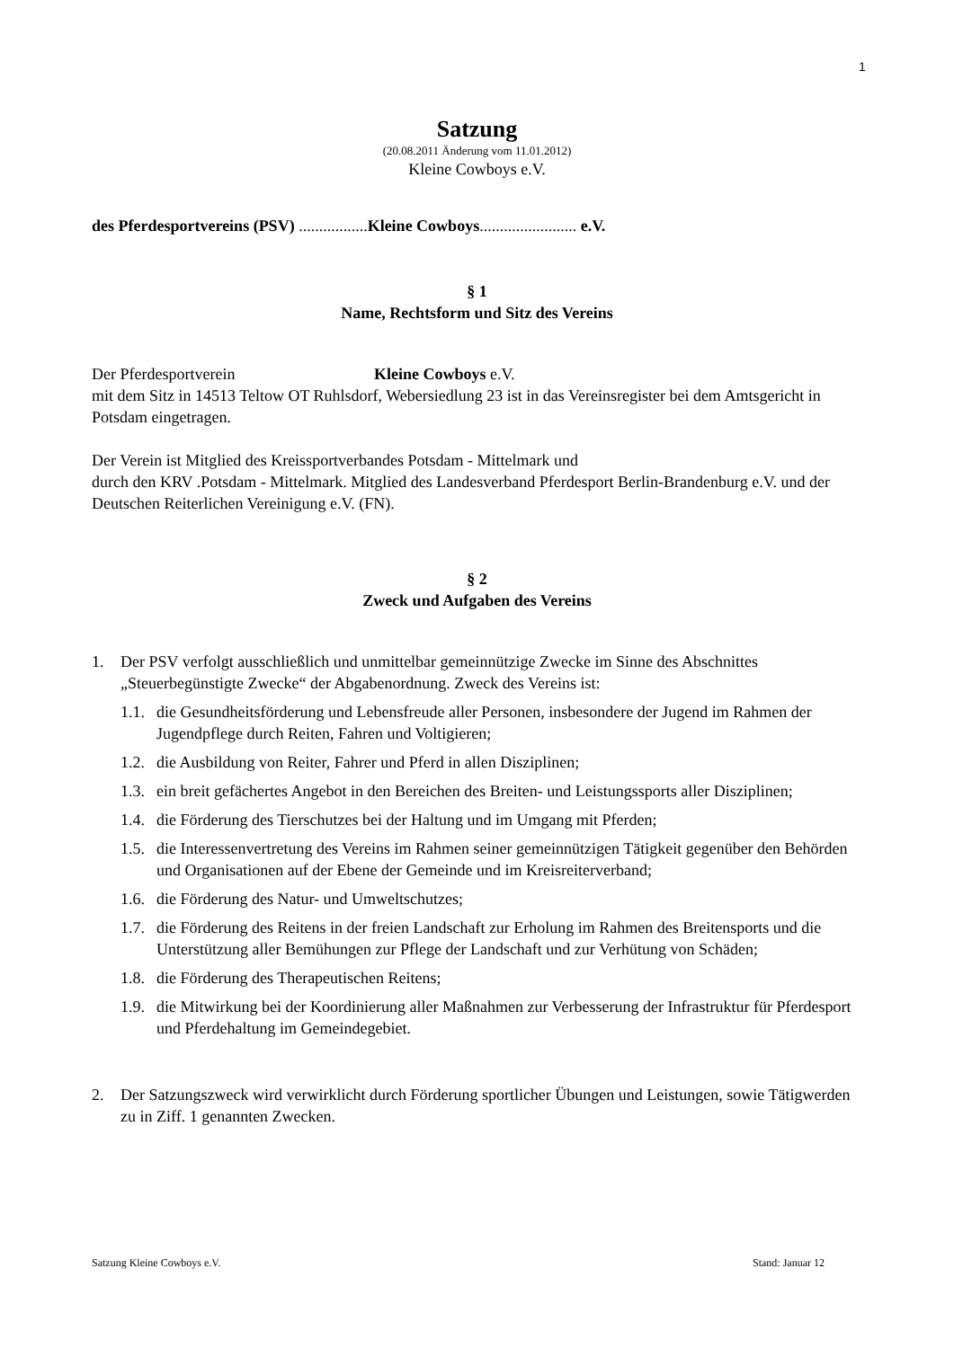1
Satzung
(20.08.2011 Änderung vom 11.01.2012)
Kleine Cowboys e.V.
des Pferdesportvereins (PSV) ................. Kleine Cowboys........................ e.V.
§ 1
Name, Rechtsform und Sitz des Vereins
Der Pferdesportverein Kleine Cowboys e.V.
mit dem Sitz in 14513 Teltow OT Ruhlsdorf, Webersiedlung 23 ist in das Vereinsregister bei dem Amtsgericht in Potsdam eingetragen.
Der Verein ist Mitglied des Kreissportverbandes Potsdam - Mittelmark und
durch den KRV .Potsdam - Mittelmark. Mitglied des Landesverband Pferdesport Berlin-Brandenburg e.V. und der Deutschen Reiterlichen Vereinigung e.V. (FN).
§ 2
Zweck und Aufgaben des Vereins
1. Der PSV verfolgt ausschließlich und unmittelbar gemeinnützige Zwecke im Sinne des Abschnittes „Steuerbegünstigte Zwecke“ der Abgabenordnung. Zweck des Vereins ist:
1.1. die Gesundheitsförderung und Lebensfreude aller Personen, insbesondere der Jugend im Rahmen der Jugendpflege durch Reiten, Fahren und Voltigieren;
1.2. die Ausbildung von Reiter, Fahrer und Pferd in allen Disziplinen;
1.3. ein breit gefächertes Angebot in den Bereichen des Breiten- und Leistungssports aller Disziplinen;
1.4. die Förderung des Tierschutzes bei der Haltung und im Umgang mit Pferden;
1.5. die Interessenvertretung des Vereins im Rahmen seiner gemeinnützigen Tätigkeit gegenüber den Behörden und Organisationen auf der Ebene der Gemeinde und im Kreisreiterverband;
1.6. die Förderung des Natur- und Umweltschutzes;
1.7. die Förderung des Reitens in der freien Landschaft zur Erholung im Rahmen des Breitensports und die Unterstützung aller Bemühungen zur Pflege der Landschaft und zur Verhütung von Schäden;
1.8. die Förderung des Therapeutischen Reitens;
1.9. die Mitwirkung bei der Koordinierung aller Maßnahmen zur Verbesserung der Infrastruktur für Pferdesport und Pferdehaltung im Gemeindegebiet.
2. Der Satzungszweck wird verwirklicht durch Förderung sportlicher Übungen und Leistungen, sowie Tätigwerden zu in Ziff. 1 genannten Zwecken.
Satzung Kleine Cowboys e.V. Stand: Januar 12